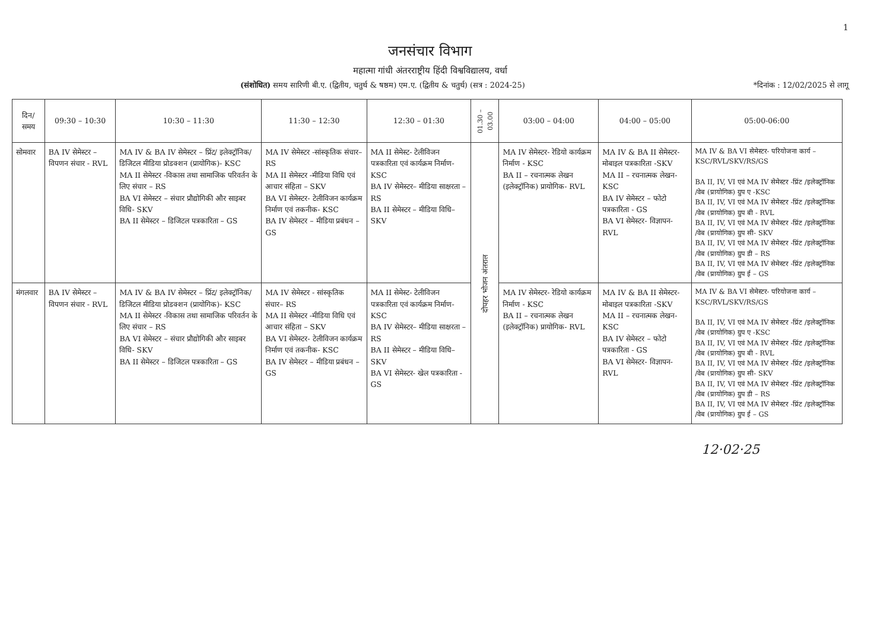1
जनसंचार विभाग
महात्मा गांधी अंतरराष्ट्रीय हिंदी विश्वविद्यालय, वर्धा
(संशोधित) समय सारिणी बी.ए. (द्वितीय, चतुर्थ & षष्ठम) एम.ए. (द्वितीय & चतुर्थ) (सत्र : 2024-25)
*दिनांक : 12/02/2025 से लागू
| दिन/ समय | 09:30 – 10:30 | 10:30 – 11:30 | 11:30 – 12:30 | 12:30 – 01:30 | 01.30 – 03.00 | 03:00 – 04:00 | 04:00 – 05:00 | 05:00-06:00 |
| --- | --- | --- | --- | --- | --- | --- | --- | --- |
| सोमवार | BA IV सेमेस्टर – विपणन संचार - RVL | MA IV & BA IV सेमेस्टर – प्रिंट/ इलेक्ट्रॉनिक/ डिजिटल मीडिया प्रोडक्शन (प्रायोगिक)- KSC MA II सेमेस्टर -विकास तथा सामाजिक परिवर्तन के लिए संचार – RS BA VI सेमेस्टर – संचार प्रौद्योगिकी और साइबर विधि- SKV BA II सेमेस्टर – डिजिटल पत्रकारिता – GS | MA IV सेमेस्टर -सांस्कृतिक संचार– RS MA II सेमेस्टर -मीडिया विधि एवं आचार संहिता – SKV BA VI सेमेस्टर- टेलीविजन कार्यक्रम निर्माण एवं तकनीक- KSC BA IV सेमेस्टर – मीडिया प्रबंधन – GS | MA II सेमेस्ट- टेलीविजन पत्रकारिता एवं कार्यक्रम निर्माण- KSC BA IV सेमेस्टर– मीडिया साक्षरता – RS BA II सेमेस्टर – मीडिया विधि– SKV | दोपहर भोजन अंतराल | MA IV सेमेस्टर- रेडियो कार्यक्रम निर्माण - KSC BA II – रचनात्मक लेखन (इलेक्ट्रॉनिक) प्रायोगिक- RVL | MA IV & BA II सेमेस्टर- मोबाइल पत्रकारिता -SKV MA II – रचनात्मक लेखन- KSC BA IV सेमेस्टर – फोटो पत्रकारिता - GS BA VI सेमेस्टर- विज्ञापन- RVL | MA IV & BA VI सेमेस्टर- परियोजना कार्य – KSC/RVL/SKV/RS/GS BA II, IV, VI एवं MA IV सेमेस्टर -प्रिंट /इलेक्ट्रॉनिक /वेब (प्रायोगिक) ग्रुप ए -KSC BA II, IV, VI एवं MA IV सेमेस्टर -प्रिंट /इलेक्ट्रॉनिक /वेब (प्रायोगिक) ग्रुप बी - RVL BA II, IV, VI एवं MA IV सेमेस्टर -प्रिंट /इलेक्ट्रॉनिक /वेब (प्रायोगिक) ग्रुप सी- SKV BA II, IV, VI एवं MA IV सेमेस्टर -प्रिंट /इलेक्ट्रॉनिक /वेब (प्रायोगिक) ग्रुप डी – RS BA II, IV, VI एवं MA IV सेमेस्टर -प्रिंट /इलेक्ट्रॉनिक /वेब (प्रायोगिक) ग्रुप ई – GS |
| मंगलवार | BA IV सेमेस्टर – विपणन संचार - RVL | MA IV & BA IV सेमेस्टर – प्रिंट/ इलेक्ट्रॉनिक/ डिजिटल मीडिया प्रोडक्शन (प्रायोगिक)- KSC MA II सेमेस्टर -विकास तथा सामाजिक परिवर्तन के लिए संचार – RS BA VI सेमेस्टर – संचार प्रौद्योगिकी और साइबर विधि- SKV BA II सेमेस्टर – डिजिटल पत्रकारिता – GS | MA IV सेमेस्टर - सांस्कृतिक संचार– RS MA II सेमेस्टर -मीडिया विधि एवं आचार संहिता – SKV BA VI सेमेस्टर- टेलीविजन कार्यक्रम निर्माण एवं तकनीक- KSC BA IV सेमेस्टर – मीडिया प्रबंधन – GS | MA II सेमेस्ट- टेलीविजन पत्रकारिता एवं कार्यक्रम निर्माण- KSC BA IV सेमेस्टर– मीडिया साक्षरता – RS BA II सेमेस्टर – मीडिया विधि– SKV BA VI सेमेस्टर- खेल पत्रकारिता - GS | | MA IV सेमेस्टर- रेडियो कार्यक्रम निर्माण - KSC BA II – रचनात्मक लेखन (इलेक्ट्रॉनिक) प्रायोगिक- RVL | MA IV & BA II सेमेस्टर- मोबाइल पत्रकारिता -SKV MA II – रचनात्मक लेखन- KSC BA IV सेमेस्टर – फोटो पत्रकारिता - GS BA VI सेमेस्टर- विज्ञापन- RVL | MA IV & BA VI सेमेस्टर- परियोजना कार्य – KSC/RVL/SKV/RS/GS BA II, IV, VI एवं MA IV सेमेस्टर -प्रिंट /इलेक्ट्रॉनिक /वेब (प्रायोगिक) ग्रुप ए -KSC BA II, IV, VI एवं MA IV सेमेस्टर -प्रिंट /इलेक्ट्रॉनिक /वेब (प्रायोगिक) ग्रुप बी - RVL BA II, IV, VI एवं MA IV सेमेस्टर -प्रिंट /इलेक्ट्रॉनिक /वेब (प्रायोगिक) ग्रुप सी- SKV BA II, IV, VI एवं MA IV सेमेस्टर -प्रिंट /इलेक्ट्रॉनिक /वेब (प्रायोगिक) ग्रुप डी – RS BA II, IV, VI एवं MA IV सेमेस्टर -प्रिंट /इलेक्ट्रॉनिक /वेब (प्रायोगिक) ग्रुप ई – GS |
12·02·25